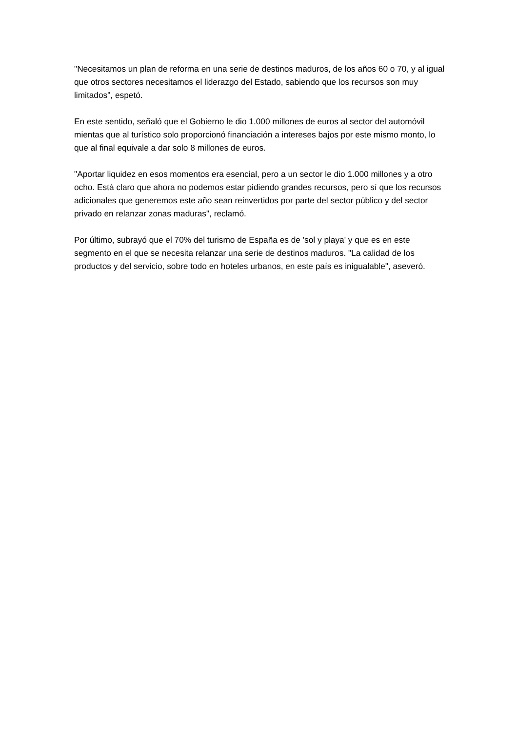"Necesitamos un plan de reforma en una serie de destinos maduros, de los años 60 o 70, y al igual que otros sectores necesitamos el liderazgo del Estado, sabiendo que los recursos son muy limitados", espetó.
En este sentido, señaló que el Gobierno le dio 1.000 millones de euros al sector del automóvil mientas que al turístico solo proporcionó financiación a intereses bajos por este mismo monto, lo que al final equivale a dar solo 8 millones de euros.
"Aportar liquidez en esos momentos era esencial, pero a un sector le dio 1.000 millones y a otro ocho. Está claro que ahora no podemos estar pidiendo grandes recursos, pero sí que los recursos adicionales que generemos este año sean reinvertidos por parte del sector público y del sector privado en relanzar zonas maduras", reclamó.
Por último, subrayó que el 70% del turismo de España es de 'sol y playa' y que es en este segmento en el que se necesita relanzar una serie de destinos maduros. "La calidad de los productos y del servicio, sobre todo en hoteles urbanos, en este país es inigualable", aseveró.